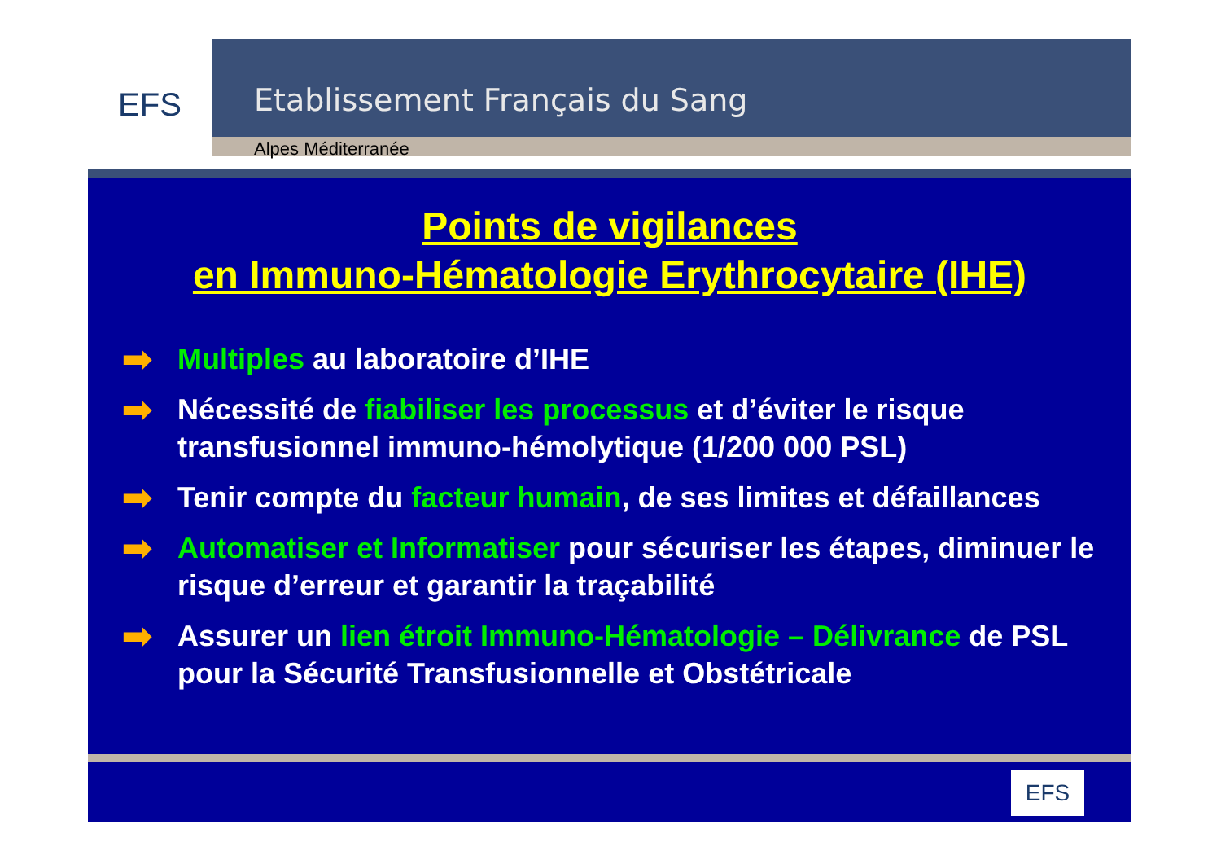EFS
Etablissement Français du Sang
Alpes Méditerranée
Points de vigilances
en Immuno-Hématologie Erythrocytaire (IHE)
➡ Multiples au laboratoire d’IHE
➡ Nécessité de fiabiliser les processus et d’éviter le risque transfusionnel immuno-hémolytique (1/200 000 PSL)
➡ Tenir compte du facteur humain, de ses limites et défaillances
➡ Automatiser et Informatiser pour sécuriser les étapes, diminuer le risque d’erreur et garantir la traçabilité
➡ Assurer un lien étroit Immuno-Hématologie – Délivrance de PSL pour la Sécurité Transfusionnelle et Obstétricale
EFS